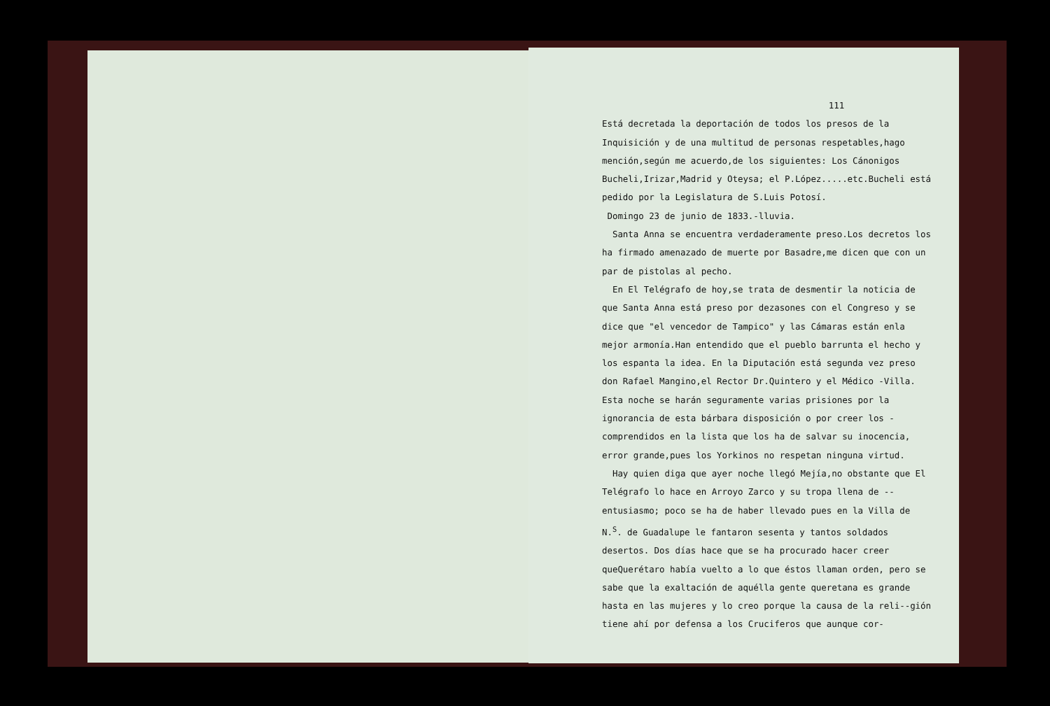111
Está decretada la deportación de todos los presos de la Inquisición y de una multitud de personas respetables,hago mención,según me acuerdo,de los siguientes: Los Cánonigos Bucheli,Irizar,Madrid y Oteysa; el P.López.....etc.Bucheli está pedido por la Legislatura de S.Luis Potosí.
Domingo 23 de junio de 1833.-lluvia.
Santa Anna se encuentra verdaderamente preso.Los decretos los ha firmado amenazado de muerte por Basadre,me dicen que con un par de pistolas al pecho.
En El Telégrafo de hoy,se trata de desmentir la noticia de que Santa Anna está preso por dezasones con el Congreso y se dice que "el vencedor de Tampico" y las Cámaras están enla mejor armonía.Han entendido que el pueblo barrunta el hecho y los espanta la idea. En la Diputación está segunda vez preso don Rafael Mangino,el Rector Dr.Quintero y el Médico -Villa. Esta noche se harán seguramente varias prisiones por la ignorancia de esta bárbara disposición o por creer los -comprendidos en la lista que los ha de salvar su inocencia, error grande,pues los Yorkinos no respetan ninguna virtud.
Hay quien diga que ayer noche llegó Mejía,no obstante que El Telégrafo lo hace en Arroyo Zarco y su tropa llena de --entusiasmo; poco se ha de haber llevado pues en la Villa de N.<sup>S</sup>. de Guadalupe le fantaron sesenta y tantos soldados desertos. Dos días hace que se ha procurado hacer creer queQuerétaro había vuelto a lo que éstos llaman orden, pero se sabe que la exaltación de aquélla gente queretana es grande hasta en las mujeres y lo creo porque la causa de la reli--gión tiene ahí por defensa a los Cruciferos que aunque cor-